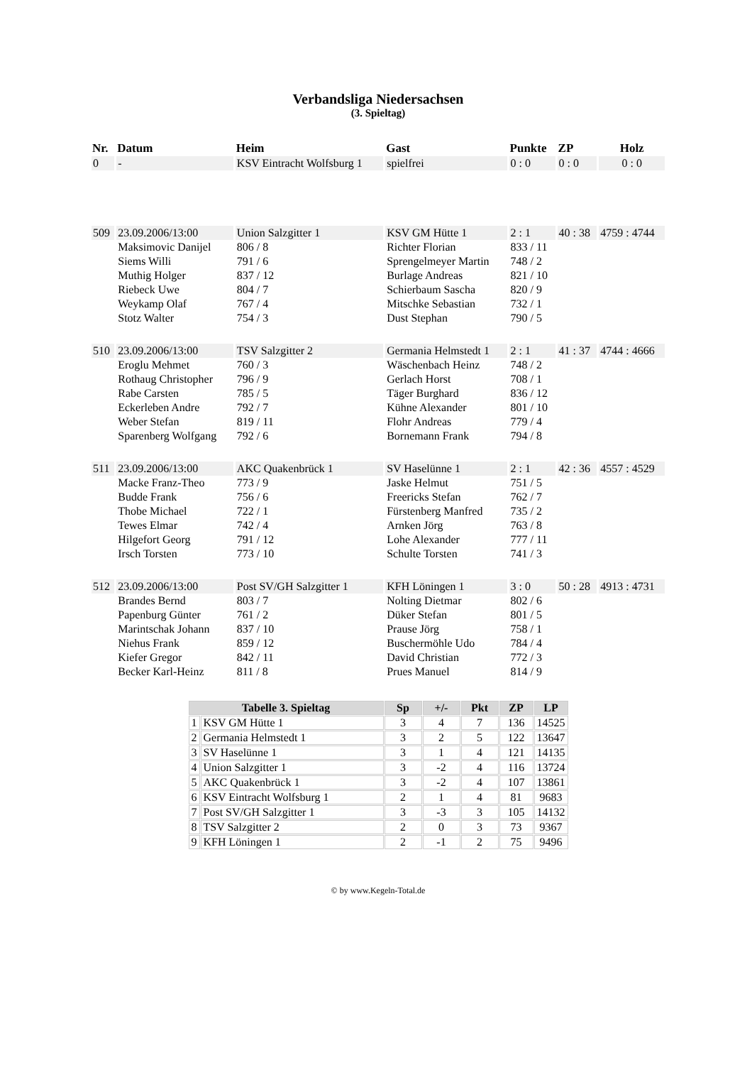Verbandsliga Niedersachsen
(3. Spieltag)
| Nr. | Datum | Heim | Gast | Punkte | ZP | Holz |
| --- | --- | --- | --- | --- | --- | --- |
| 0 | - | KSV Eintracht Wolfsburg 1 | spielfrei | 0 : 0 | 0 : 0 | 0 : 0 |
| 509 | 23.09.2006/13:00 | Union Salzgitter 1 | KSV GM Hütte 1 | 2 : 1 | 40 : 38 | 4759 : 4744 |
| | Maksimovic Danijel | 806 / 8 | Richter Florian | 833 / 11 | | |
| | Siems Willi | 791 / 6 | Sprengelmeyer Martin | 748 / 2 | | |
| | Muthig Holger | 837 / 12 | Burlage Andreas | 821 / 10 | | |
| | Riebeck Uwe | 804 / 7 | Schierbaum Sascha | 820 / 9 | | |
| | Weykamp Olaf | 767 / 4 | Mitschke Sebastian | 732 / 1 | | |
| | Stotz Walter | 754 / 3 | Dust Stephan | 790 / 5 | | |
| 510 | 23.09.2006/13:00 | TSV Salzgitter 2 | Germania Helmstedt 1 | 2 : 1 | 41 : 37 | 4744 : 4666 |
| | Eroglu Mehmet | 760 / 3 | Wäschenbach Heinz | 748 / 2 | | |
| | Rothaug Christopher | 796 / 9 | Gerlach Horst | 708 / 1 | | |
| | Rabe Carsten | 785 / 5 | Täger Burghard | 836 / 12 | | |
| | Eckerleben Andre | 792 / 7 | Kühne Alexander | 801 / 10 | | |
| | Weber Stefan | 819 / 11 | Flohr Andreas | 779 / 4 | | |
| | Sparenberg Wolfgang | 792 / 6 | Bornemann Frank | 794 / 8 | | |
| 511 | 23.09.2006/13:00 | AKC Quakenbrück 1 | SV Haselünne 1 | 2 : 1 | 42 : 36 | 4557 : 4529 |
| | Macke Franz-Theo | 773 / 9 | Jaske Helmut | 751 / 5 | | |
| | Budde Frank | 756 / 6 | Freericks Stefan | 762 / 7 | | |
| | Thobe Michael | 722 / 1 | Fürstenberg Manfred | 735 / 2 | | |
| | Tewes Elmar | 742 / 4 | Arnken Jörg | 763 / 8 | | |
| | Hilgefort Georg | 791 / 12 | Lohe Alexander | 777 / 11 | | |
| | Irsch Torsten | 773 / 10 | Schulte Torsten | 741 / 3 | | |
| 512 | 23.09.2006/13:00 | Post SV/GH Salzgitter 1 | KFH Löningen 1 | 3 : 0 | 50 : 28 | 4913 : 4731 |
| | Brandes Bernd | 803 / 7 | Nolting Dietmar | 802 / 6 | | |
| | Papenburg Günter | 761 / 2 | Düker Stefan | 801 / 5 | | |
| | Marintschak Johann | 837 / 10 | Prause Jörg | 758 / 1 | | |
| | Niehus Frank | 859 / 12 | Buschermöhle Udo | 784 / 4 | | |
| | Kiefer Gregor | 842 / 11 | David Christian | 772 / 3 | | |
| | Becker Karl-Heinz | 811 / 8 | Prues Manuel | 814 / 9 | | |
| Tabelle 3. Spieltag | | Sp | +/- | Pkt | ZP | LP |
| --- | --- | --- | --- | --- | --- | --- |
| 1 | KSV GM Hütte 1 | 3 | 4 | 7 | 136 | 14525 |
| 2 | Germania Helmstedt 1 | 3 | 2 | 5 | 122 | 13647 |
| 3 | SV Haselünne 1 | 3 | 1 | 4 | 121 | 14135 |
| 4 | Union Salzgitter 1 | 3 | -2 | 4 | 116 | 13724 |
| 5 | AKC Quakenbrück 1 | 3 | -2 | 4 | 107 | 13861 |
| 6 | KSV Eintracht Wolfsburg 1 | 2 | 1 | 4 | 81 | 9683 |
| 7 | Post SV/GH Salzgitter 1 | 3 | -3 | 3 | 105 | 14132 |
| 8 | TSV Salzgitter 2 | 2 | 0 | 3 | 73 | 9367 |
| 9 | KFH Löningen 1 | 2 | -1 | 2 | 75 | 9496 |
© by www.Kegeln-Total.de